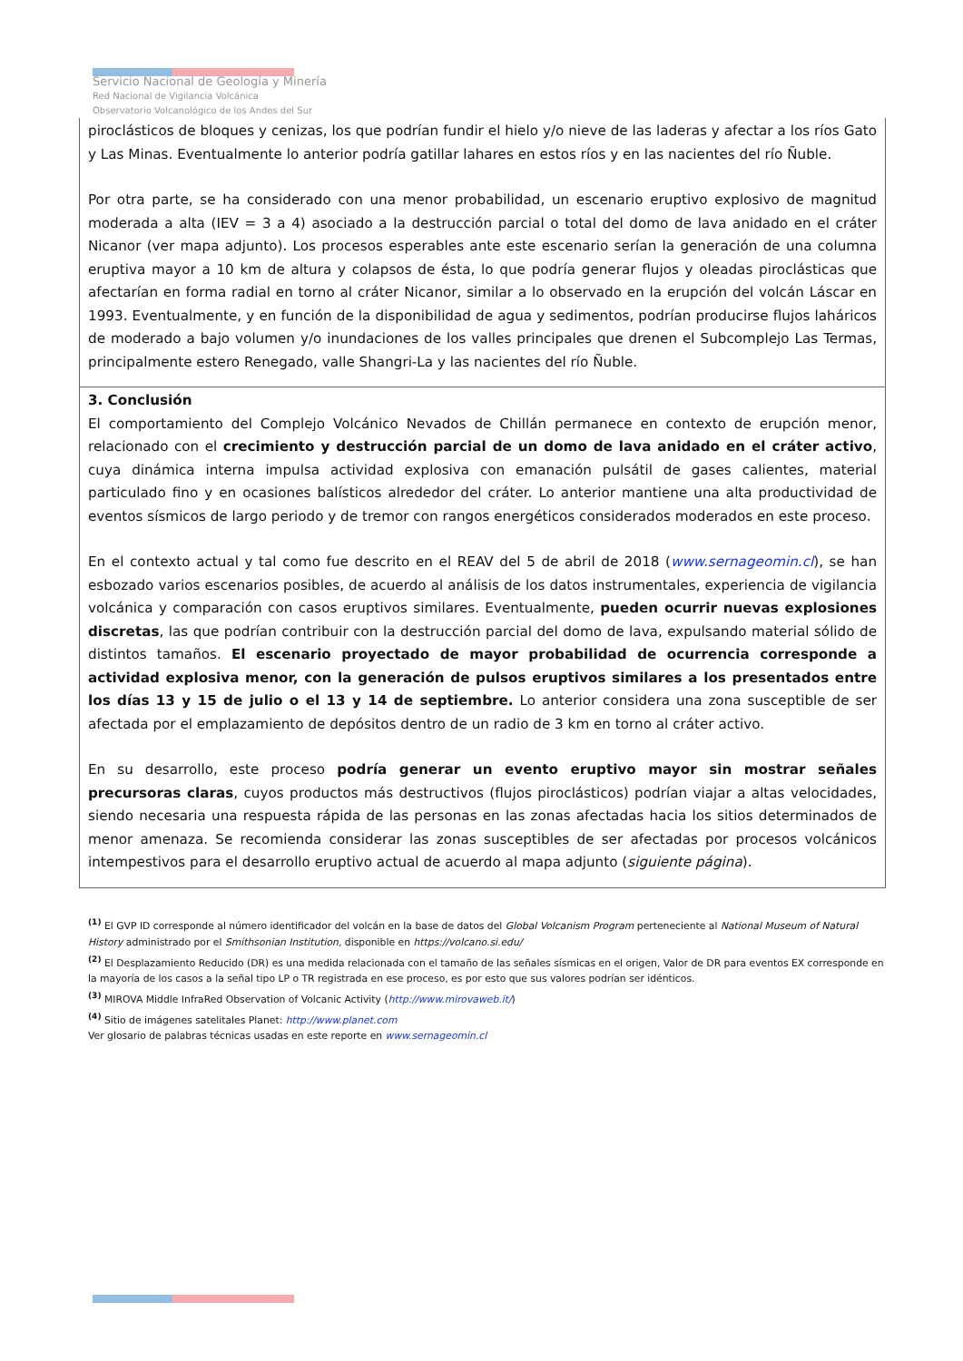Servicio Nacional de Geología y Minería
Red Nacional de Vigilancia Volcánica
Observatorio Volcanológico de los Andes del Sur
| piroclásticos de bloques y cenizas, los que podrían fundir el hielo y/o nieve de las laderas y afectar a los ríos Gato y Las Minas. Eventualmente lo anterior podría gatillar lahares en estos ríos y en las nacientes del río Ñuble. Por otra parte, se ha considerado con una menor probabilidad, un escenario eruptivo explosivo de magnitud moderada a alta (IEV = 3 a 4) asociado a la destrucción parcial o total del domo de lava anidado en el cráter Nicanor (ver mapa adjunto). Los procesos esperables ante este escenario serían la generación de una columna eruptiva mayor a 10 km de altura y colapsos de ésta, lo que podría generar flujos y oleadas piroclásticas que afectarían en forma radial en torno al cráter Nicanor, similar a lo observado en la erupción del volcán Láscar en 1993. Eventualmente, y en función de la disponibilidad de agua y sedimentos, podrían producirse flujos lahá­ricos de moderado a bajo volumen y/o inundaciones de los valles principales que drenen el Subcomplejo Las Termas, principalmente estero Renegado, valle Shangri-La y las nacientes del río Ñuble. |
| 3. Conclusión El comportamiento del Complejo Volcánico Nevados de Chillán permanece en contexto de erupción menor, relacionado con el crecimiento y destrucción parcial de un domo de lava anidado en el cráter activo , cuya dinámica interna impulsa actividad explosiva con emanación pulsátil de gases calientes, material particulado fino y en ocasiones balísticos alrededor del cráter. Lo anterior mantiene una alta productividad de eventos sísmicos de largo periodo y de tremor con rangos energéticos considerados moderados en este proceso. En el contexto actual y tal como fue descrito en el REAV del 5 de abril de 2018 ( www.sernageomin.cl ), se han esbozado varios escenarios posibles, de acuerdo al análisis de los datos instrumentales, experiencia de vigilancia volcánica y comparación con casos eruptivos similares. Eventualmente, pueden ocurrir nuevas explosiones discretas , las que podrían contribuir con la destrucción parcial del domo de lava, expulsando material sólido de distintos tamaños. El escenario proyectado de mayor probabilidad de ocurrencia corresponde a actividad explosiva menor, con la generación de pulsos eruptivos similares a los presentados entre los días 13 y 15 de julio o el 13 y 14 de septiembre. Lo anterior considera una zona susceptible de ser afectada por el emplazamiento de depósitos dentro de un radio de 3 km en torno al cráter activo. En su desarrollo, este proceso podría generar un evento eruptivo mayor sin mostrar señales precursoras claras , cuyos productos más destructivos (flujos piroclásticos) podrían viajar a altas velocidades, siendo necesaria una respuesta rápida de las personas en las zonas afectadas hacia los sitios determinados de menor amenaza. Se recomienda considerar las zonas susceptibles de ser afectadas por procesos volcánicos intempestivos para el desarrollo eruptivo actual de acuerdo al mapa adjunto ( siguiente página ). |
<sup>(1)</sup> El GVP ID corresponde al número identificador del volcán en la base de datos del Global Volcanism Program perteneciente al National Museum of Natural History administrado por el Smithsonian Institution, disponible en https://volcano.si.edu/
<sup>(2)</sup> El Desplazamiento Reducido (DR) es una medida relacionada con el tamaño de las señales sísmicas en el origen, Valor de DR para eventos EX corresponde en la mayoría de los casos a la señal tipo LP o TR registrada en ese proceso, es por esto que sus valores podrían ser idénticos.
<sup>(3)</sup> MIROVA Middle InfraRed Observation of Volcanic Activity (http://www.mirovaweb.it/)
<sup>(4)</sup> Sitio de imágenes satelitales Planet: http://www.planet.com
Ver glosario de palabras técnicas usadas en este reporte en www.sernageomin.cl